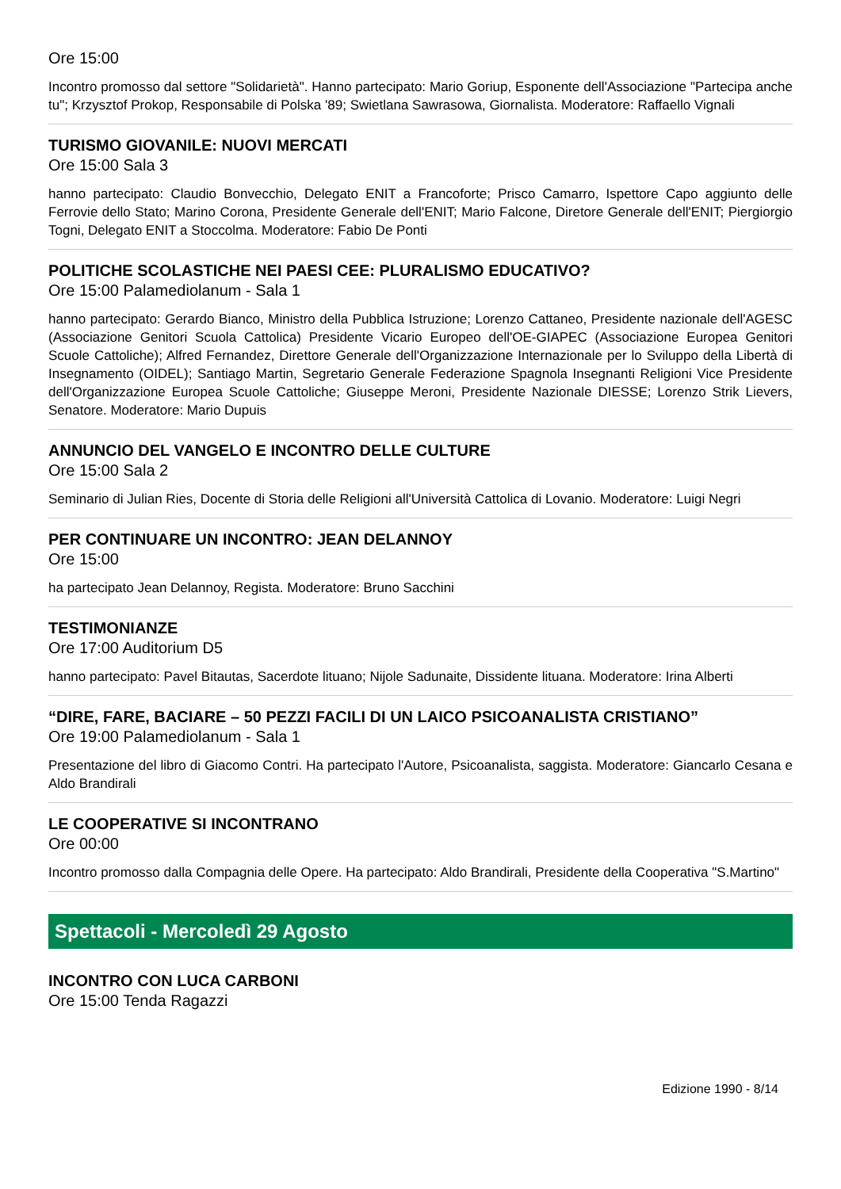Ore 15:00
Incontro promosso dal settore "Solidarietà". Hanno partecipato: Mario Goriup, Esponente dell'Associazione "Partecipa anche tu"; Krzysztof Prokop, Responsabile di Polska '89; Swietlana Sawrasowa, Giornalista. Moderatore: Raffaello Vignali
TURISMO GIOVANILE: NUOVI MERCATI
Ore 15:00 Sala 3
hanno partecipato: Claudio Bonvecchio, Delegato ENIT a Francoforte; Prisco Camarro, Ispettore Capo aggiunto delle Ferrovie dello Stato; Marino Corona, Presidente Generale dell'ENIT; Mario Falcone, Diretore Generale dell'ENIT; Piergiorgio Togni, Delegato ENIT a Stoccolma. Moderatore: Fabio De Ponti
POLITICHE SCOLASTICHE NEI PAESI CEE: PLURALISMO EDUCATIVO?
Ore 15:00 Palamediolanum - Sala 1
hanno partecipato: Gerardo Bianco, Ministro della Pubblica Istruzione; Lorenzo Cattaneo, Presidente nazionale dell'AGESC (Associazione Genitori Scuola Cattolica) Presidente Vicario Europeo dell'OE-GIAPEC (Associazione Europea Genitori Scuole Cattoliche); Alfred Fernandez, Direttore Generale dell'Organizzazione Internazionale per lo Sviluppo della Libertà di Insegnamento (OIDEL); Santiago Martin, Segretario Generale Federazione Spagnola Insegnanti Religioni Vice Presidente dell'Organizzazione Europea Scuole Cattoliche; Giuseppe Meroni, Presidente Nazionale DIESSE; Lorenzo Strik Lievers, Senatore. Moderatore: Mario Dupuis
ANNUNCIO DEL VANGELO E INCONTRO DELLE CULTURE
Ore 15:00 Sala 2
Seminario di Julian Ries, Docente di Storia delle Religioni all'Università Cattolica di Lovanio. Moderatore: Luigi Negri
PER CONTINUARE UN INCONTRO: JEAN DELANNOY
Ore 15:00
ha partecipato Jean Delannoy, Regista. Moderatore: Bruno Sacchini
TESTIMONIANZE
Ore 17:00 Auditorium D5
hanno partecipato: Pavel Bitautas, Sacerdote lituano; Nijole Sadunaite, Dissidente lituana. Moderatore: Irina Alberti
“DIRE, FARE, BACIARE – 50 PEZZI FACILI DI UN LAICO PSICOANALISTA CRISTIANO”
Ore 19:00 Palamediolanum - Sala 1
Presentazione del libro di Giacomo Contri. Ha partecipato l'Autore, Psicoanalista, saggista. Moderatore: Giancarlo Cesana e Aldo Brandirali
LE COOPERATIVE SI INCONTRANO
Ore 00:00
Incontro promosso dalla Compagnia delle Opere. Ha partecipato: Aldo Brandirali, Presidente della Cooperativa "S.Martino"
Spettacoli - Mercoledì 29 Agosto
INCONTRO CON LUCA CARBONI
Ore 15:00 Tenda Ragazzi
Edizione 1990 - 8/14